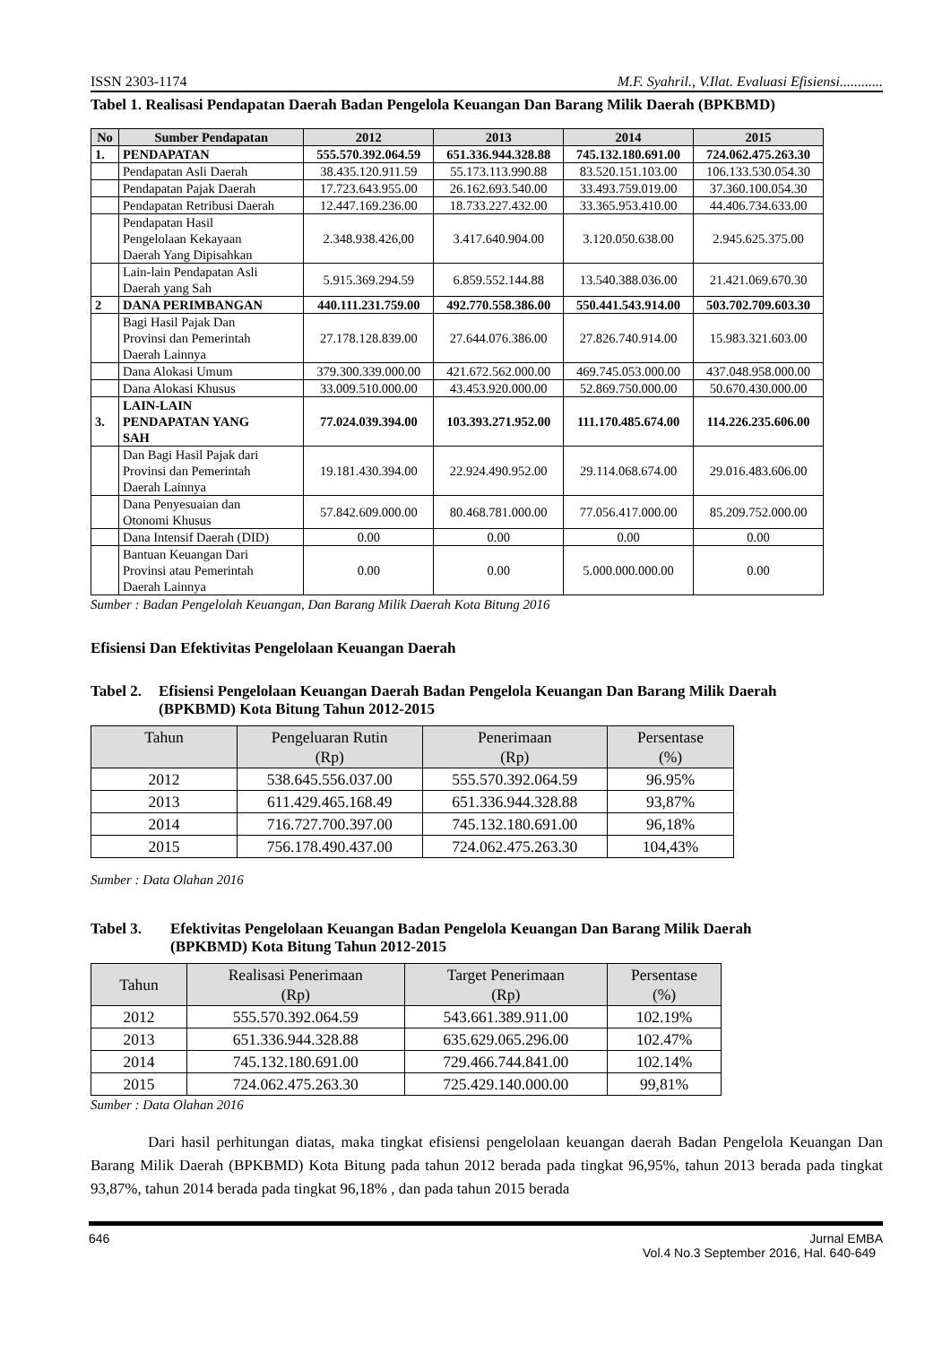ISSN 2303-1174 M.F. Syahril., V.Ilat. Evaluasi Efisiensi............
Tabel 1. Realisasi Pendapatan Daerah Badan Pengelola Keuangan Dan Barang Milik Daerah (BPKBMD)
| No | Sumber Pendapatan | 2012 | 2013 | 2014 | 2015 |
| --- | --- | --- | --- | --- | --- |
| 1. | PENDAPATAN | 555.570.392.064.59 | 651.336.944.328.88 | 745.132.180.691.00 | 724.062.475.263.30 |
| | Pendapatan Asli Daerah | 38.435.120.911.59 | 55.173.113.990.88 | 83.520.151.103.00 | 106.133.530.054.30 |
| | Pendapatan Pajak Daerah | 17.723.643.955.00 | 26.162.693.540.00 | 33.493.759.019.00 | 37.360.100.054.30 |
| | Pendapatan Retribusi Daerah | 12.447.169.236.00 | 18.733.227.432.00 | 33.365.953.410.00 | 44.406.734.633.00 |
| | Pendapatan Hasil Pengelolaan Kekayaan Daerah Yang Dipisahkan | 2.348.938.426,00 | 3.417.640.904.00 | 3.120.050.638.00 | 2.945.625.375.00 |
| | Lain-lain Pendapatan Asli Daerah yang Sah | 5.915.369.294.59 | 6.859.552.144.88 | 13.540.388.036.00 | 21.421.069.670.30 |
| 2 | DANA PERIMBANGAN | 440.111.231.759.00 | 492.770.558.386.00 | 550.441.543.914.00 | 503.702.709.603.30 |
| | Bagi Hasil Pajak Dan Provinsi dan Pemerintah Daerah Lainnya | 27.178.128.839.00 | 27.644.076.386.00 | 27.826.740.914.00 | 15.983.321.603.00 |
| | Dana Alokasi Umum | 379.300.339.000.00 | 421.672.562.000.00 | 469.745.053.000.00 | 437.048.958.000.00 |
| | Dana Alokasi Khusus | 33.009.510.000.00 | 43.453.920.000.00 | 52.869.750.000.00 | 50.670.430.000.00 |
| 3. | LAIN-LAIN PENDAPATAN YANG SAH | 77.024.039.394.00 | 103.393.271.952.00 | 111.170.485.674.00 | 114.226.235.606.00 |
| | Dan Bagi Hasil Pajak dari Provinsi dan Pemerintah Daerah Lainnya | 19.181.430.394.00 | 22.924.490.952.00 | 29.114.068.674.00 | 29.016.483.606.00 |
| | Dana Penyesuaian dan Otonomi Khusus | 57.842.609.000.00 | 80.468.781.000.00 | 77.056.417.000.00 | 85.209.752.000.00 |
| | Dana Intensif Daerah (DID) | 0.00 | 0.00 | 0.00 | 0.00 |
| | Bantuan Keuangan Dari Provinsi atau Pemerintah Daerah Lainnya | 0.00 | 0.00 | 5.000.000.000.00 | 0.00 |
Sumber : Badan Pengelolah Keuangan, Dan Barang Milik Daerah Kota Bitung 2016
Efisiensi Dan Efektivitas Pengelolaan Keuangan Daerah
Tabel 2. Efisiensi Pengelolaan Keuangan Daerah Badan Pengelola Keuangan Dan Barang Milik Daerah
(BPKBMD) Kota Bitung Tahun 2012-2015
| Tahun | Pengeluaran Rutin (Rp) | Penerimaan (Rp) | Persentase (%) |
| --- | --- | --- | --- |
| 2012 | 538.645.556.037.00 | 555.570.392.064.59 | 96.95% |
| 2013 | 611.429.465.168.49 | 651.336.944.328.88 | 93,87% |
| 2014 | 716.727.700.397.00 | 745.132.180.691.00 | 96,18% |
| 2015 | 756.178.490.437.00 | 724.062.475.263.30 | 104,43% |
Sumber : Data Olahan 2016
Tabel 3. Efektivitas Pengelolaan Keuangan Badan Pengelola Keuangan Dan Barang Milik Daerah
(BPKBMD) Kota Bitung Tahun 2012-2015
| Tahun | Realisasi Penerimaan (Rp) | Target Penerimaan (Rp) | Persentase (%) |
| --- | --- | --- | --- |
| 2012 | 555.570.392.064.59 | 543.661.389.911.00 | 102.19% |
| 2013 | 651.336.944.328.88 | 635.629.065.296.00 | 102.47% |
| 2014 | 745.132.180.691.00 | 729.466.744.841.00 | 102.14% |
| 2015 | 724.062.475.263.30 | 725.429.140.000.00 | 99,81% |
Sumber : Data Olahan 2016
Dari hasil perhitungan diatas, maka tingkat efisiensi pengelolaan keuangan daerah Badan Pengelola Keuangan Dan Barang Milik Daerah (BPKBMD) Kota Bitung pada tahun 2012 berada pada tingkat 96,95%, tahun 2013 berada pada tingkat 93,87%, tahun 2014 berada pada tingkat 96,18% , dan pada tahun 2015 berada
646 Jurnal EMBA
Vol.4 No.3 September 2016, Hal. 640-649